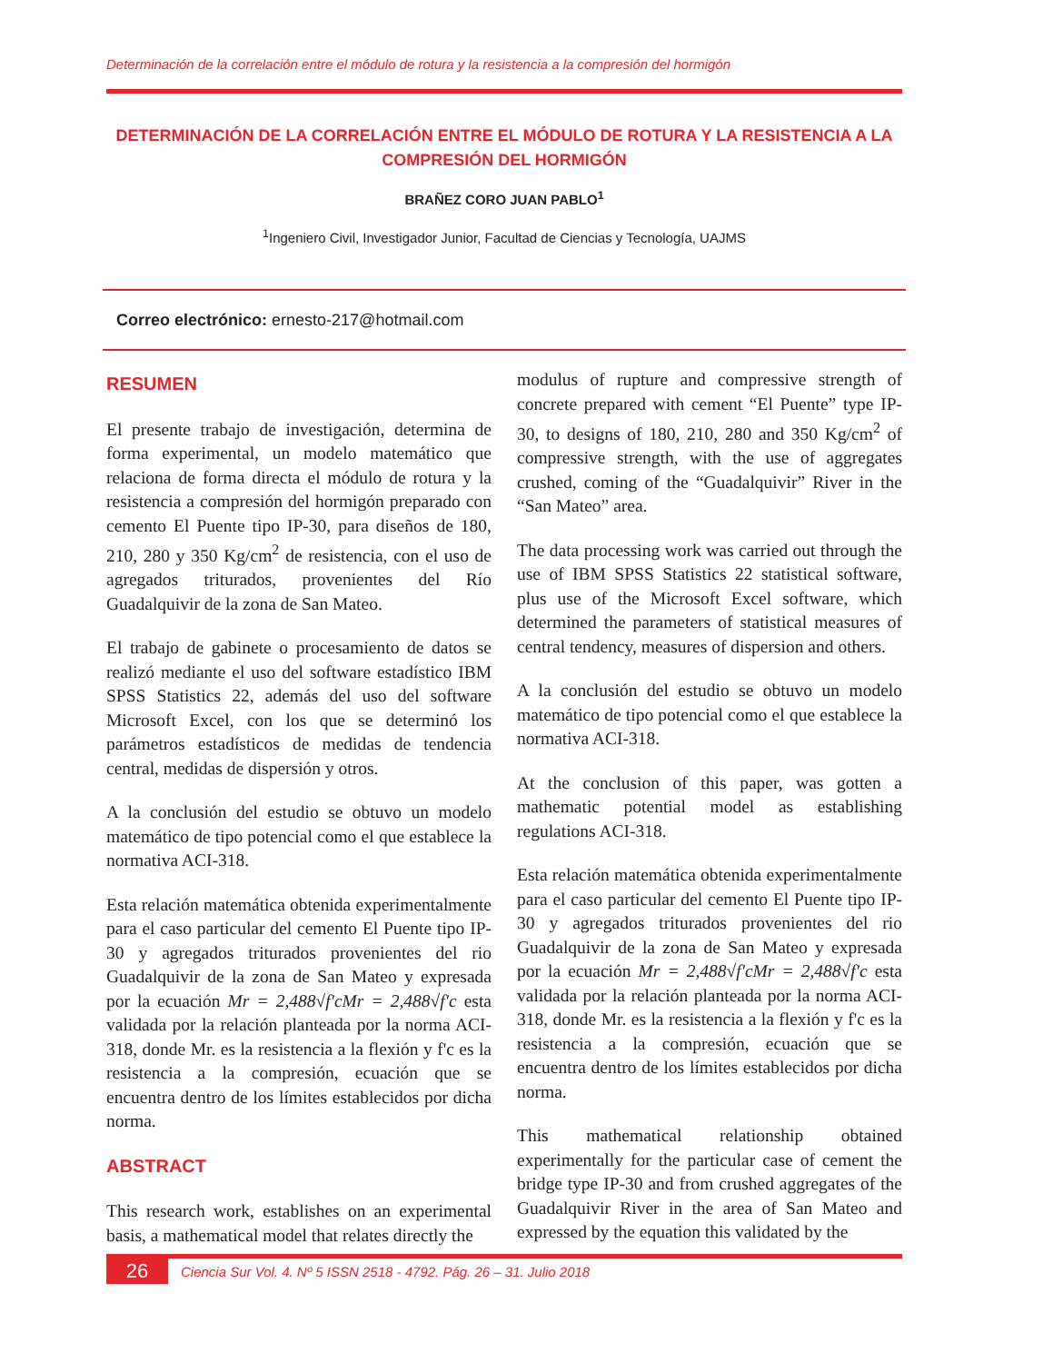Determinación de la correlación entre el módulo de rotura y la resistencia a la compresión del hormigón
DETERMINACIÓN DE LA CORRELACIÓN ENTRE EL MÓDULO DE ROTURA Y LA RESISTENCIA A LA COMPRESIÓN DEL HORMIGÓN
BRAÑEZ CORO JUAN PABLO<sup>1</sup>
<sup>1</sup> Ingeniero Civil, Investigador Junior, Facultad de Ciencias y Tecnología, UAJMS
Correo electrónico: ernesto-217@hotmail.com
RESUMEN
El presente trabajo de investigación, determina de forma experimental, un modelo matemático que relaciona de forma directa el módulo de rotura y la resistencia a compresión del hormigón preparado con cemento El Puente tipo IP-30, para diseños de 180, 210, 280 y 350 Kg/cm<sup>2</sup> de resistencia, con el uso de agregados triturados, provenientes del Río Guadalquivir de la zona de San Mateo.
El trabajo de gabinete o procesamiento de datos se realizó mediante el uso del software estadístico IBM SPSS Statistics 22, además del uso del software Microsoft Excel, con los que se determinó los parámetros estadísticos de medidas de tendencia central, medidas de dispersión y otros.
A la conclusión del estudio se obtuvo un modelo matemático de tipo potencial como el que establece la normativa ACI-318.
Esta relación matemática obtenida experimentalmente para el caso particular del cemento El Puente tipo IP-30 y agregados triturados provenientes del rio Guadalquivir de la zona de San Mateo y expresada por la ecuación Mr = 2,488√f′cMr = 2,488√f′c esta validada por la relación planteada por la norma ACI-318, donde Mr. es la resistencia a la flexión y f'c es la resistencia a la compresión, ecuación que se encuentra dentro de los límites establecidos por dicha norma.
ABSTRACT
This research work, establishes on an experimental basis, a mathematical model that relates directly the
modulus of rupture and compressive strength of concrete prepared with cement “El Puente” type IP-30, to designs of 180, 210, 280 and 350 Kg/cm<sup>2</sup> of compressive strength, with the use of aggregates crushed, coming of the “Guadalquivir” River in the “San Mateo” area.
The data processing work was carried out through the use of IBM SPSS Statistics 22 statistical software, plus use of the Microsoft Excel software, which determined the parameters of statistical measures of central tendency, measures of dispersion and others.
A la conclusión del estudio se obtuvo un modelo matemático de tipo potencial como el que establece la normativa ACI-318.
At the conclusion of this paper, was gotten a mathematic potential model as establishing regulations ACI-318.
Esta relación matemática obtenida experimentalmente para el caso particular del cemento El Puente tipo IP-30 y agregados triturados provenientes del rio Guadalquivir de la zona de San Mateo y expresada por la ecuación Mr = 2,488√f′cMr = 2,488√f′c esta validada por la relación planteada por la norma ACI-318, donde Mr. es la resistencia a la flexión y f'c es la resistencia a la compresión, ecuación que se encuentra dentro de los límites establecidos por dicha norma.
This mathematical relationship obtained experimentally for the particular case of cement the bridge type IP-30 and from crushed aggregates of the Guadalquivir River in the area of San Mateo and expressed by the equation this validated by the
26
Ciencia Sur Vol. 4. Nº 5 ISSN 2518 - 4792. Pág. 26 – 31. Julio 2018